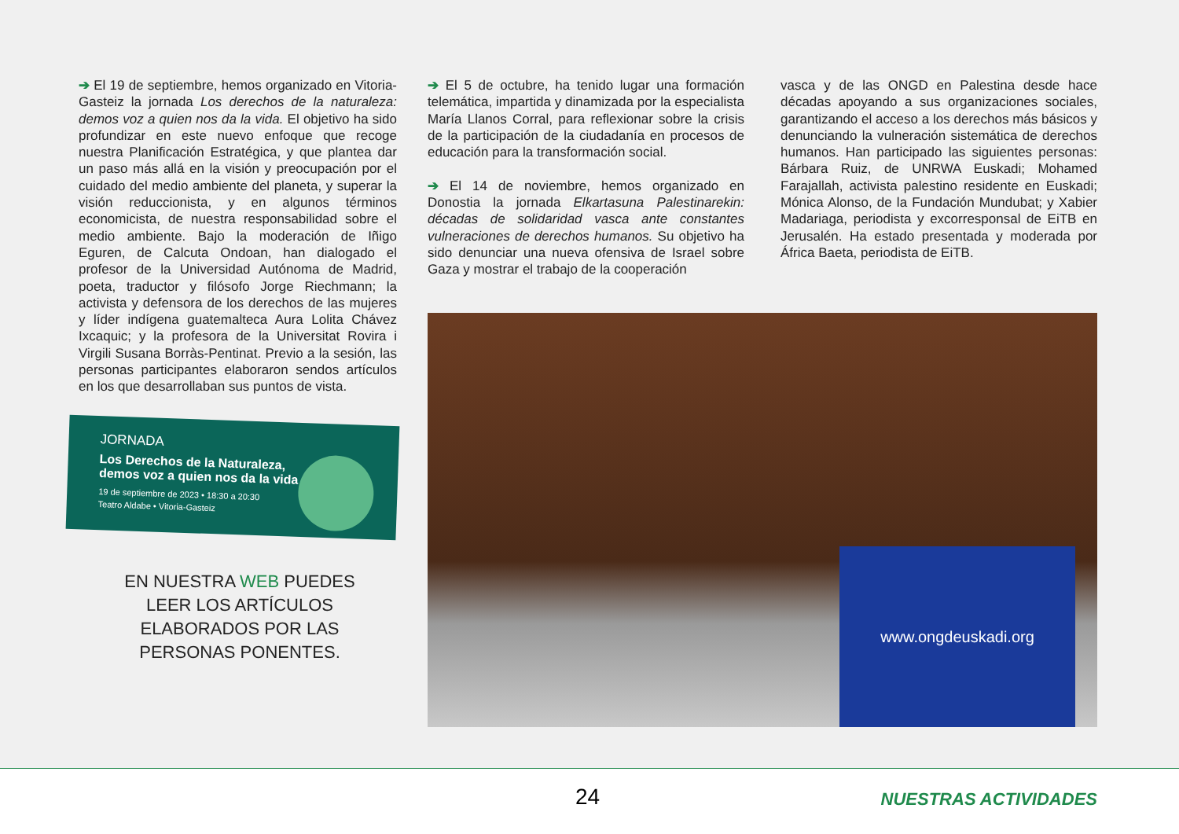➔ El 19 de septiembre, hemos organizado en Vitoria-Gasteiz la jornada Los derechos de la naturaleza: demos voz a quien nos da la vida. El objetivo ha sido profundizar en este nuevo enfoque que recoge nuestra Planificación Estratégica, y que plantea dar un paso más allá en la visión y preocupación por el cuidado del medio ambiente del planeta, y superar la visión reduccionista, y en algunos términos economicista, de nuestra responsabilidad sobre el medio ambiente. Bajo la moderación de Iñigo Eguren, de Calcuta Ondoan, han dialogado el profesor de la Universidad Autónoma de Madrid, poeta, traductor y filósofo Jorge Riechmann; la activista y defensora de los derechos de las mujeres y líder indígena guatemalteca Aura Lolita Chávez Ixcaquic; y la profesora de la Universitat Rovira i Virgili Susana Borràs-Pentinat. Previo a la sesión, las personas participantes elaboraron sendos artículos en los que desarrollaban sus puntos de vista.
➔ El 5 de octubre, ha tenido lugar una formación telemática, impartida y dinamizada por la especialista María Llanos Corral, para reflexionar sobre la crisis de la participación de la ciudadanía en procesos de educación para la transformación social.
➔ El 14 de noviembre, hemos organizado en Donostia la jornada Elkartasuna Palestinarekin: décadas de solidaridad vasca ante constantes vulneraciones de derechos humanos. Su objetivo ha sido denunciar una nueva ofensiva de Israel sobre Gaza y mostrar el trabajo de la cooperación
vasca y de las ONGD en Palestina desde hace décadas apoyando a sus organizaciones sociales, garantizando el acceso a los derechos más básicos y denunciando la vulneración sistemática de derechos humanos. Han participado las siguientes personas: Bárbara Ruiz, de UNRWA Euskadi; Mohamed Farajallah, activista palestino residente en Euskadi; Mónica Alonso, de la Fundación Mundubat; y Xabier Madariaga, periodista y excorresponsal de EiTB en Jerusalén. Ha estado presentada y moderada por África Baeta, periodista de EiTB.
JORNADA
Los Derechos de la Naturaleza,
demos voz a quien nos da la vida
19 de septiembre de 2023 • 18:30 a 20:30
Teatro Aldabe • Vitoria-Gasteiz
EN NUESTRA WEB PUEDES LEER LOS ARTÍCULOS ELABORADOS POR LAS PERSONAS PONENTES.
www.ongdeuskadi.org
24 NUESTRAS ACTIVIDADES